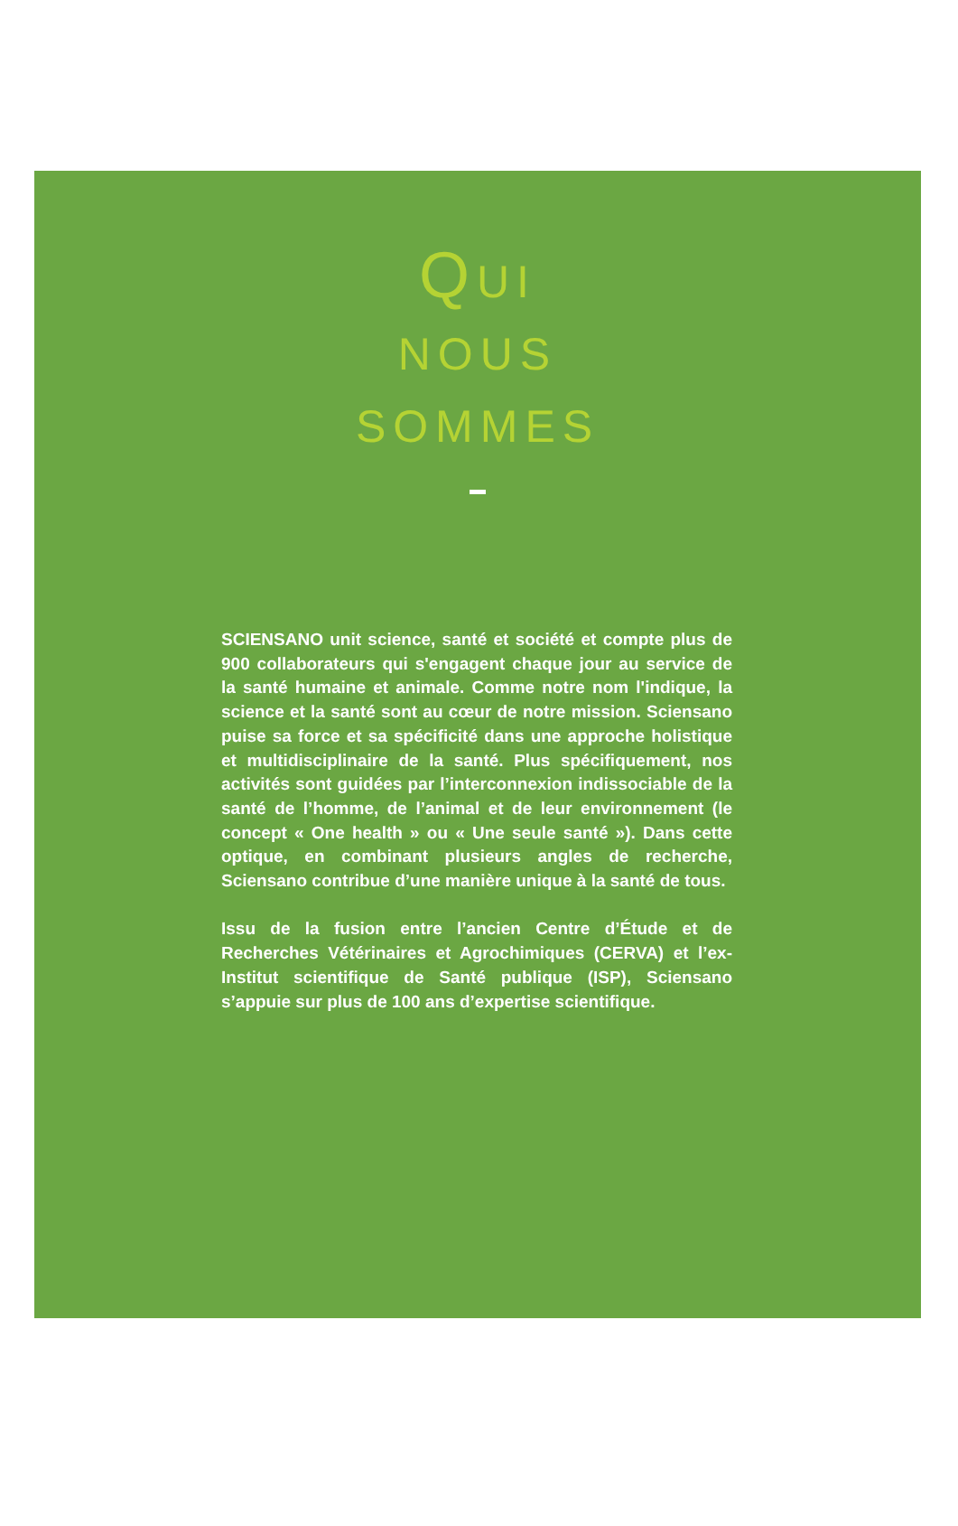QUI
NOUS
SOMMES
SCIENSANO unit science, santé et société et compte plus de 900 collaborateurs qui s'engagent chaque jour au service de la santé humaine et animale. Comme notre nom l'indique, la science et la santé sont au cœur de notre mission. Sciensano puise sa force et sa spécificité dans une approche holistique et multidisciplinaire de la santé. Plus spécifiquement, nos activités sont guidées par l’interconnexion indissociable de la santé de l’homme, de l’animal et de leur environnement (le concept « One health » ou « Une seule santé »). Dans cette optique, en combinant plusieurs angles de recherche, Sciensano contribue d’une manière unique à la santé de tous.
Issu de la fusion entre l’ancien Centre d’Étude et de Recherches Vétérinaires et Agrochimiques (CERVA) et l’ex-Institut scientifique de Santé publique (ISP), Sciensano s’appuie sur plus de 100 ans d’expertise scientifique.